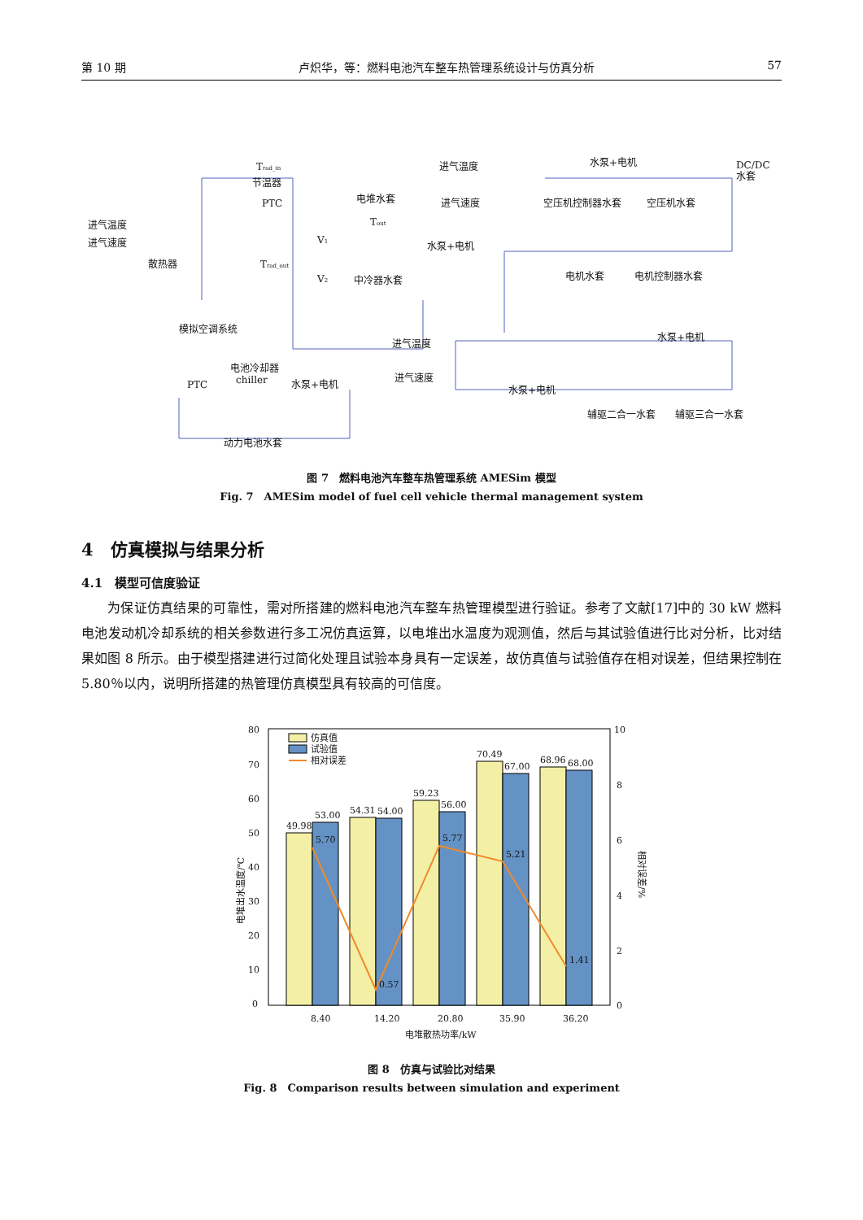第 10 期 卢炽华，等：燃料电池汽车整车热管理系统设计与仿真分析 57
进气温度
进气速度
散热器
Trad_in
节温器
PTC
电堆水套
Tout
水泵+电机
V1
V2
中冷器水套
Trad_out
进气温度
进气速度
水泵+电机
DC/DC
水套
空压机控制器水套
空压机水套
电机水套
电机控制器水套
模拟空调系统
进气温度
进气速度
电池冷却器
chiller
PTC
水泵+电机
水泵+电机
水泵+电机
辅驱二合一水套
辅驱三合一水套
动力电池水套
图 7　燃料电池汽车整车热管理系统 AMESim 模型
Fig. 7　AMESim model of fuel cell vehicle thermal management system
4　仿真模拟与结果分析
4.1　模型可信度验证
为保证仿真结果的可靠性，需对所搭建的燃料电池汽车整车热管理模型进行验证。参考了文献[17]中的 30 kW 燃料电池发动机冷却系统的相关参数进行多工况仿真运算，以电堆出水温度为观测值，然后与其试验值进行比对分析，比对结果如图 8 所示。由于模型搭建进行过简化处理且试验本身具有一定误差，故仿真值与试验值存在相对误差，但结果控制在 5.80％以内，说明所搭建的热管理仿真模型具有较高的可信度。
80
70
60
50
40
30
20
10
0
10
8
6
4
2
0
49.98
53.00
54.31
54.00
59.23
56.00
70.49
67.00
68.96
68.00
5.70
0.57
5.77
5.21
1.41
仿真值
试验值
相对误差
8.40
14.20
20.80
35.90
36.20
电堆散热功率/kW
电堆出水温度/℃
相对误差/%
图 8　仿真与试验比对结果
Fig. 8　Comparison results between simulation and experiment